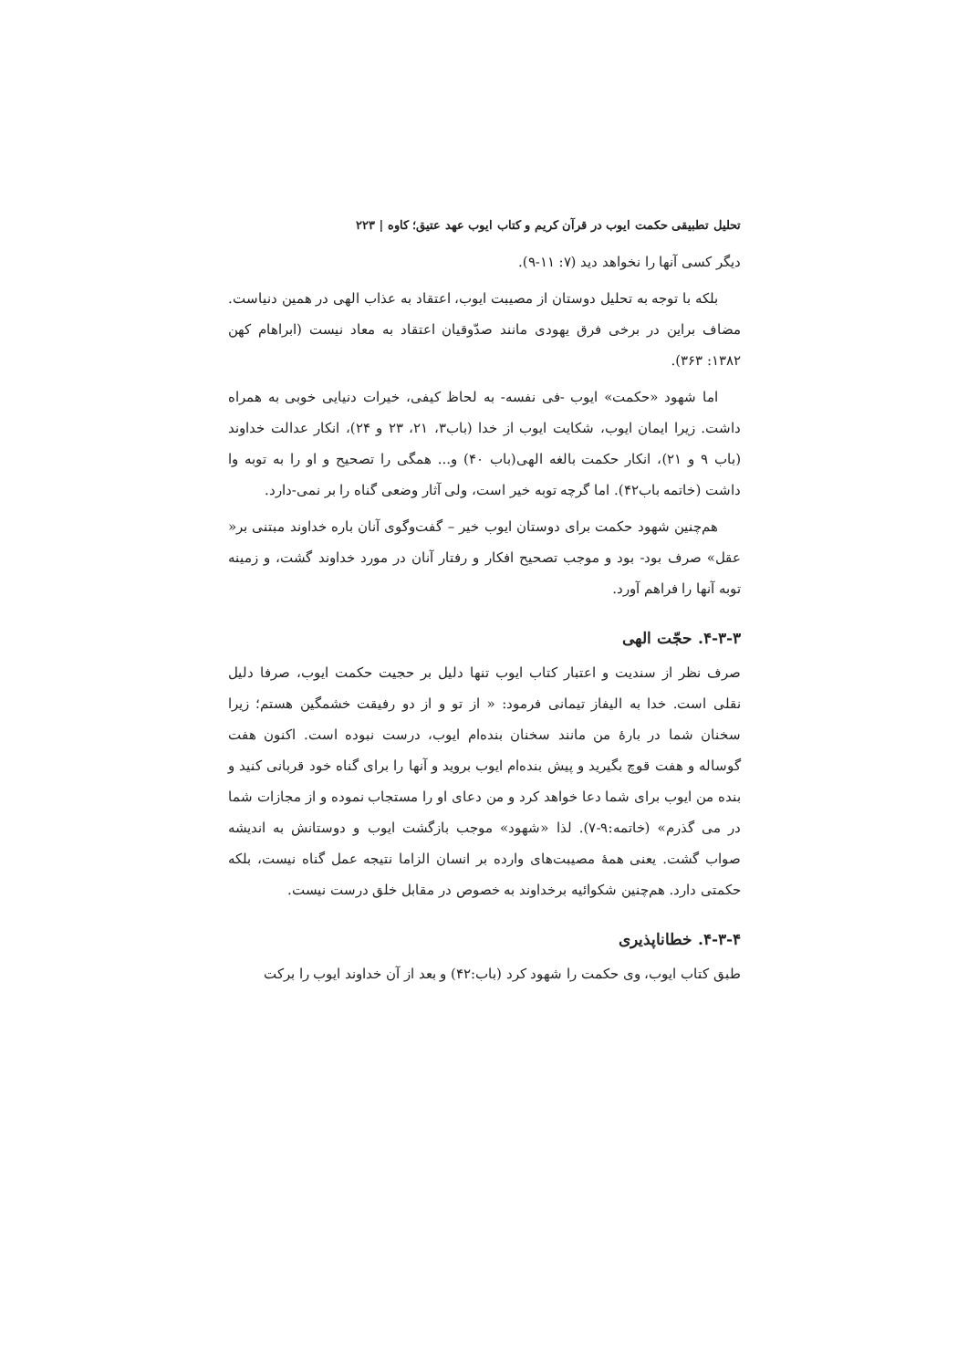تحلیل تطبیقی حکمت ایوب در قرآن کریم و کتاب ایوب عهد عتیق؛ کاوه | ۲۲۳
دیگر کسی آنها را نخواهد دید (۷: ۱۱-۹).
بلکه با توجه به تحلیل دوستان از مصیبت ایوب، اعتقاد به عذاب الهی در همین دنیاست. مضاف براین در برخی فرق یهودی مانند صدّوقیان اعتقاد به معاد نیست (ابراهام کهن ۱۳۸۲: ۳۶۳).
اما شهود «حکمت» ایوب -فی نفسه- به لحاظ کیفی، خیرات دنیایی خوبی به همراه داشت. زیرا ایمان ایوب، شکایت ایوب از خدا (باب۳، ۲۱، ۲۳ و ۲۴)، انکار عدالت خداوند (باب ۹ و ۲۱)، انکار حکمت بالغه الهی(باب ۴۰) و... همگی را تصحیح و او را به توبه وا داشت (خاتمه باب۴۲). اما گرچه توبه خیر است، ولی آثار وضعی گناه را بر نمی-دارد.
هم‌چنین شهود حکمت برای دوستان ایوب خیر – گفت‌وگوی آنان باره خداوند مبتنی بر« عقل» صرف بود- بود و موجب تصحیح افکار و رفتار آنان در مورد خداوند گشت، و زمینه توبه آنها را فراهم آورد.
۴-۳-۳. حجّت الهی
صرف نظر از سندیت و اعتبار کتاب ایوب تنها دلیل بر حجیت حکمت ایوب، صرفا دلیل نقلی است. خدا به الیفاز تیمانی فرمود: « از تو و از دو رفیقت خشمگین هستم؛ زیرا سخنان شما در بارۀ من مانند سخنان بنده‌ام ایوب، درست نبوده است. اکنون هفت گوساله و هفت قوچ بگیرید و پیش بنده‌ام ایوب بروید و آنها را برای گناه خود قربانی کنید و بنده من ایوب برای شما دعا خواهد کرد و من دعای او را مستجاب نموده و از مجازات شما در می گذرم» (خاتمه:۹-۷). لذا «شهود» موجب بازگشت ایوب و دوستانش به اندیشه صواب گشت. یعنی همۀ مصیبت‌های وارده بر انسان الزاما نتیجه عمل گناه نیست، بلکه حکمتی دارد. هم‌چنین شکوائیه برخداوند به خصوص در مقابل خلق درست نیست.
۴-۳-۴. خطاناپذیری
طبق کتاب ایوب، وی حکمت را شهود کرد (باب:۴۲) و بعد از آن خداوند ایوب را برکت